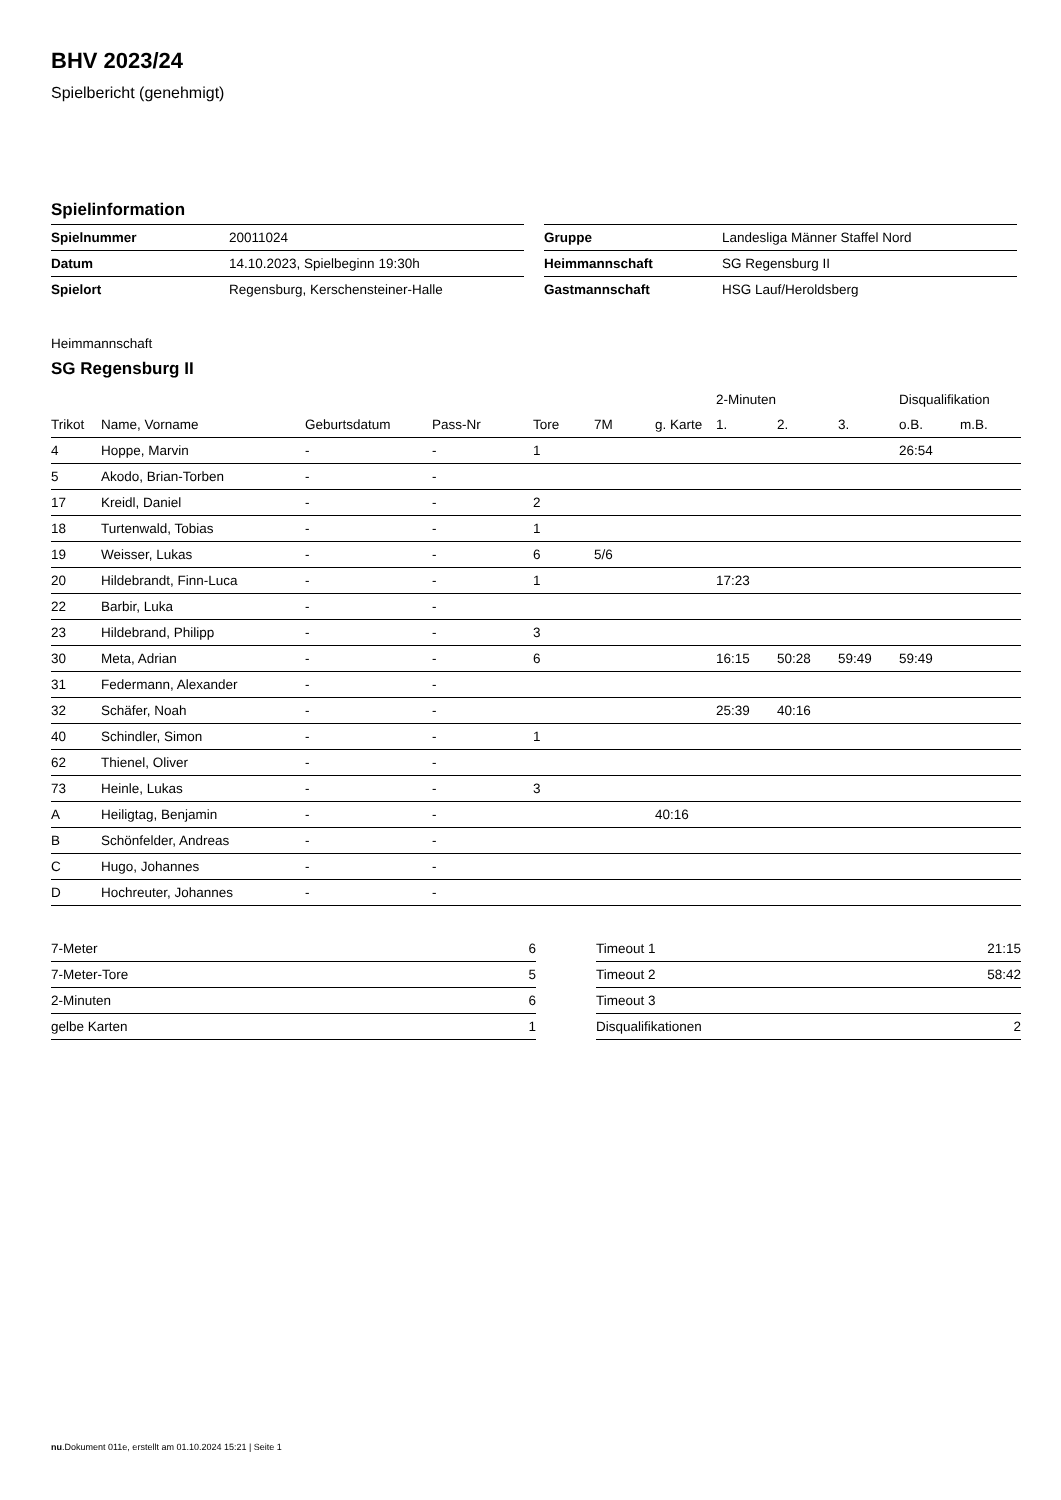BHV 2023/24
Spielbericht (genehmigt)
Spielinformation
| Spielnummer | 20011024 |
| Datum | 14.10.2023, Spielbeginn 19:30h |
| Spielort | Regensburg, Kerschensteiner-Halle |
| Gruppe | Landesliga Männer Staffel Nord |
| Heimmannschaft | SG Regensburg II |
| Gastmannschaft | HSG Lauf/Heroldsberg |
Heimmannschaft
SG Regensburg II
| | | | | | | | 2-Minuten | | | Disqualifikation | |
| --- | --- | --- | --- | --- | --- | --- | --- | --- | --- | --- | --- |
| Trikot | Name, Vorname | Geburtsdatum | Pass-Nr | Tore | 7M | g. Karte | 1. | 2. | 3. | o.B. | m.B. |
| 4 | Hoppe, Marvin | - | - | 1 | | | | | | 26:54 | |
| 5 | Akodo, Brian-Torben | - | - | | | | | | | | |
| 17 | Kreidl, Daniel | - | - | 2 | | | | | | | |
| 18 | Turtenwald, Tobias | - | - | 1 | | | | | | | |
| 19 | Weisser, Lukas | - | - | 6 | 5/6 | | | | | | |
| 20 | Hildebrandt, Finn-Luca | - | - | 1 | | | 17:23 | | | | |
| 22 | Barbir, Luka | - | - | | | | | | | | |
| 23 | Hildebrand, Philipp | - | - | 3 | | | | | | | |
| 30 | Meta, Adrian | - | - | 6 | | | 16:15 | 50:28 | 59:49 | 59:49 | |
| 31 | Federmann, Alexander | - | - | | | | | | | | |
| 32 | Schäfer, Noah | - | - | | | | 25:39 | 40:16 | | | |
| 40 | Schindler, Simon | - | - | 1 | | | | | | | |
| 62 | Thienel, Oliver | - | - | | | | | | | | |
| 73 | Heinle, Lukas | - | - | 3 | | | | | | | |
| A | Heiligtag, Benjamin | - | - | | | 40:16 | | | | | |
| B | Schönfelder, Andreas | - | - | | | | | | | | |
| C | Hugo, Johannes | - | - | | | | | | | | |
| D | Hochreuter, Johannes | - | - | | | | | | | | |
| 7-Meter | 6 |
| 7-Meter-Tore | 5 |
| 2-Minuten | 6 |
| gelbe Karten | 1 |
| Timeout 1 | 21:15 |
| Timeout 2 | 58:42 |
| Timeout 3 | |
| Disqualifikationen | 2 |
nu.Dokument 011e, erstellt am 01.10.2024 15:21 | Seite 1